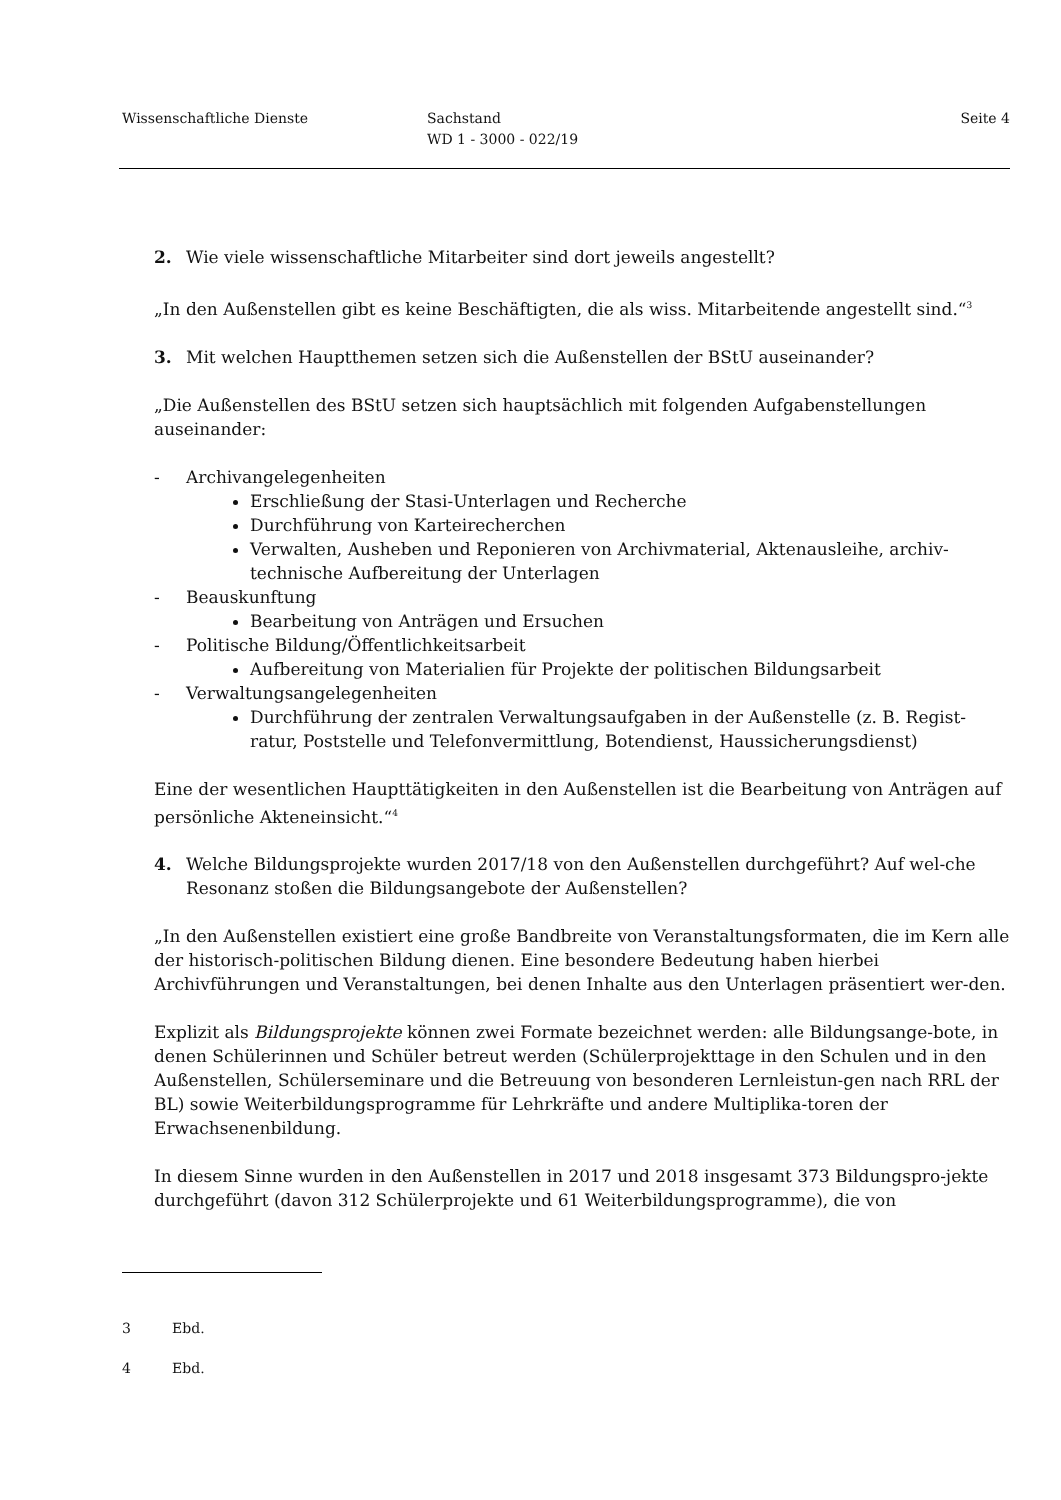Wissenschaftliche Dienste Sachstand
WD 1 - 3000 - 022/19
Seite 4
2. Wie viele wissenschaftliche Mitarbeiter sind dort jeweils angestellt?
„In den Außenstellen gibt es keine Beschäftigten, die als wiss. Mitarbeitende angestellt sind.“<sup>3</sup>
3. Mit welchen Hauptthemen setzen sich die Außenstellen der BStU auseinander?
„Die Außenstellen des BStU setzen sich hauptsächlich mit folgenden Aufgabenstellungen auseinander:
- Archivangelegenheiten
Erschließung der Stasi-Unterlagen und Recherche
Durchführung von Karteirecherchen
Verwalten, Ausheben und Reponieren von Archivmaterial, Aktenausleihe, archiv-technische Aufbereitung der Unterlagen
- Beauskunftung
Bearbeitung von Anträgen und Ersuchen
- Politische Bildung/Öffentlichkeitsarbeit
Aufbereitung von Materialien für Projekte der politischen Bildungsarbeit
- Verwaltungsangelegenheiten
Durchführung der zentralen Verwaltungsaufgaben in der Außenstelle (z. B. Regist-ratur, Poststelle und Telefonvermittlung, Botendienst, Haussicherungsdienst)
Eine der wesentlichen Haupttätigkeiten in den Außenstellen ist die Bearbeitung von Anträgen auf persönliche Akteneinsicht.“<sup>4</sup>
4. Welche Bildungsprojekte wurden 2017/18 von den Außenstellen durchgeführt? Auf wel-che Resonanz stoßen die Bildungsangebote der Außenstellen?
„In den Außenstellen existiert eine große Bandbreite von Veranstaltungsformaten, die im Kern alle der historisch-politischen Bildung dienen. Eine besondere Bedeutung haben hierbei Archivführungen und Veranstaltungen, bei denen Inhalte aus den Unterlagen präsentiert wer-den.
Explizit als Bildungsprojekte können zwei Formate bezeichnet werden: alle Bildungsange-bote, in denen Schülerinnen und Schüler betreut werden (Schülerprojekttage in den Schulen und in den Außenstellen, Schülerseminare und die Betreuung von besonderen Lernleistun-gen nach RRL der BL) sowie Weiterbildungsprogramme für Lehrkräfte und andere Multiplika-toren der Erwachsenenbildung.
In diesem Sinne wurden in den Außenstellen in 2017 und 2018 insgesamt 373 Bildungspro-jekte durchgeführt (davon 312 Schülerprojekte und 61 Weiterbildungsprogramme), die von
3 Ebd.
4 Ebd.